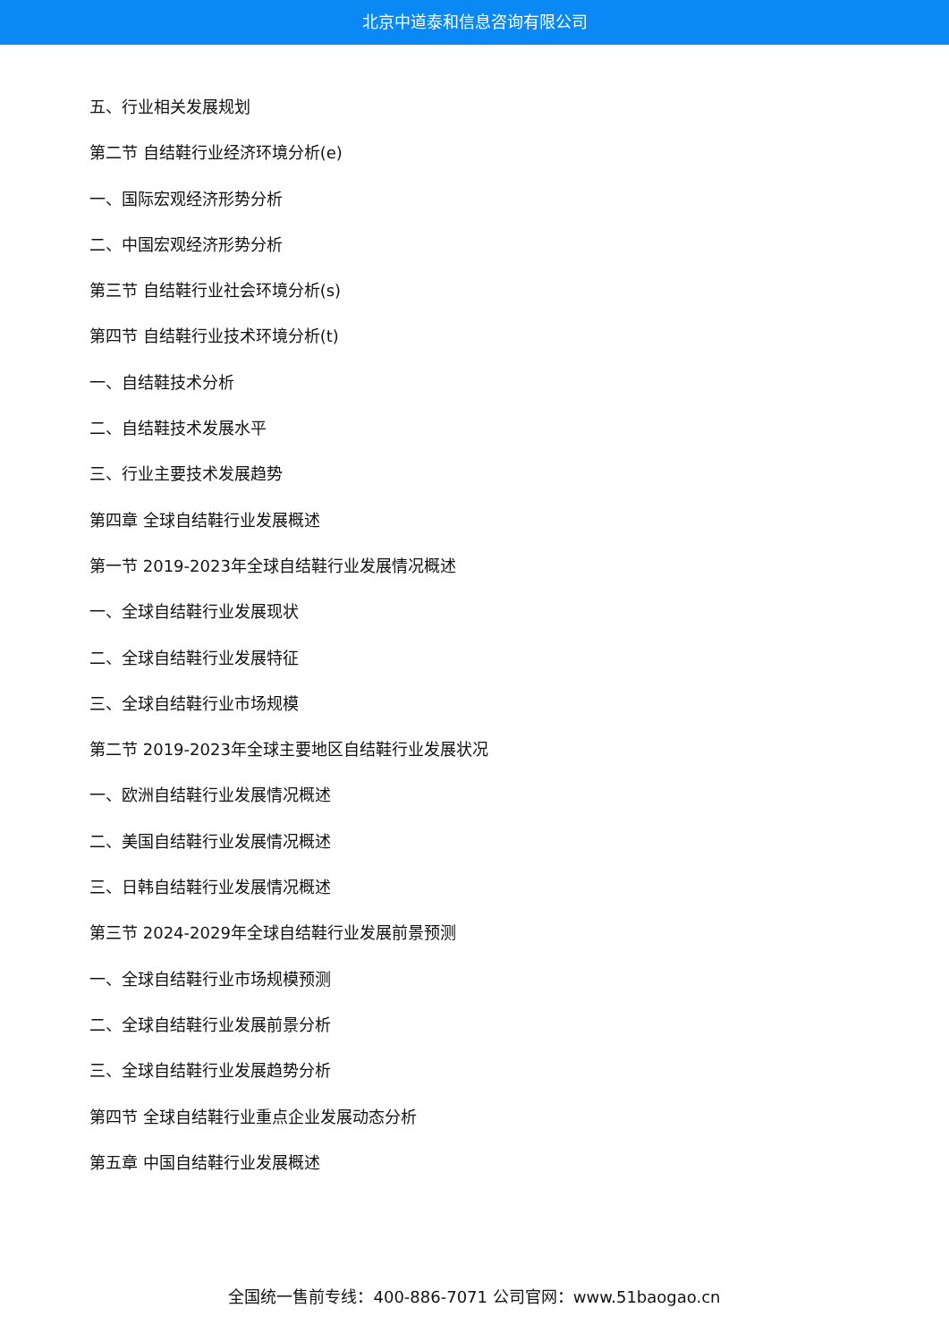北京中道泰和信息咨询有限公司
五、行业相关发展规划
第二节 自结鞋行业经济环境分析(e)
一、国际宏观经济形势分析
二、中国宏观经济形势分析
第三节 自结鞋行业社会环境分析(s)
第四节 自结鞋行业技术环境分析(t)
一、自结鞋技术分析
二、自结鞋技术发展水平
三、行业主要技术发展趋势
第四章 全球自结鞋行业发展概述
第一节 2019-2023年全球自结鞋行业发展情况概述
一、全球自结鞋行业发展现状
二、全球自结鞋行业发展特征
三、全球自结鞋行业市场规模
第二节 2019-2023年全球主要地区自结鞋行业发展状况
一、欧洲自结鞋行业发展情况概述
二、美国自结鞋行业发展情况概述
三、日韩自结鞋行业发展情况概述
第三节 2024-2029年全球自结鞋行业发展前景预测
一、全球自结鞋行业市场规模预测
二、全球自结鞋行业发展前景分析
三、全球自结鞋行业发展趋势分析
第四节 全球自结鞋行业重点企业发展动态分析
第五章 中国自结鞋行业发展概述
全国统一售前专线：400-886-7071 公司官网：www.51baogao.cn